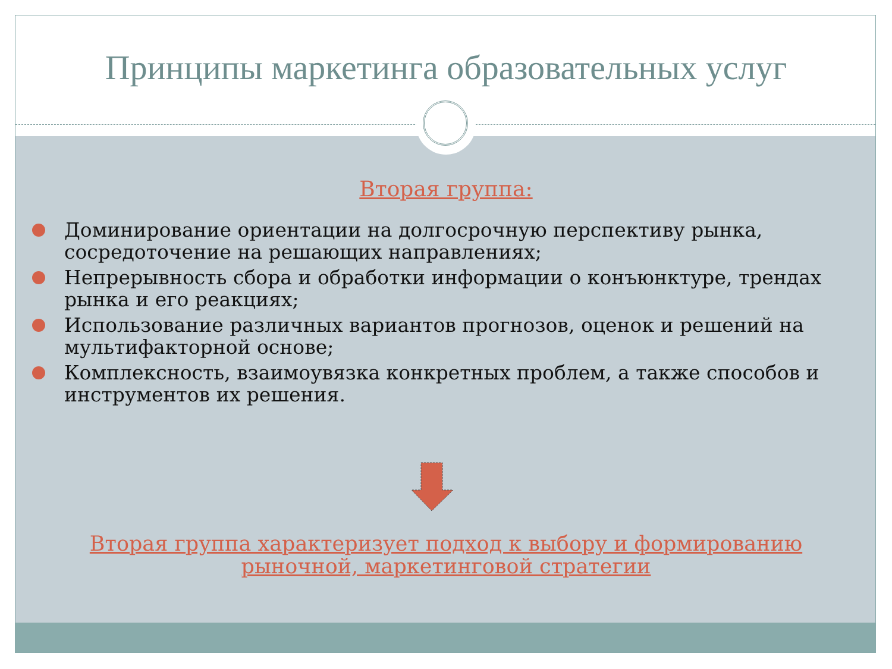Принципы маркетинга образовательных услуг
Вторая группа:
Доминирование ориентации на долгосрочную перспективу рынка, сосредоточение на решающих направлениях;
Непрерывность сбора и обработки информации о конъюнктуре, трендах рынка и его реакциях;
Использование различных вариантов прогнозов, оценок и решений на мультифакторной основе;
Комплексность, взаимоувязка конкретных проблем, а также способов и инструментов их решения.
Вторая группа характеризует подход к выбору и формированию рыночной, маркетинговой стратегии